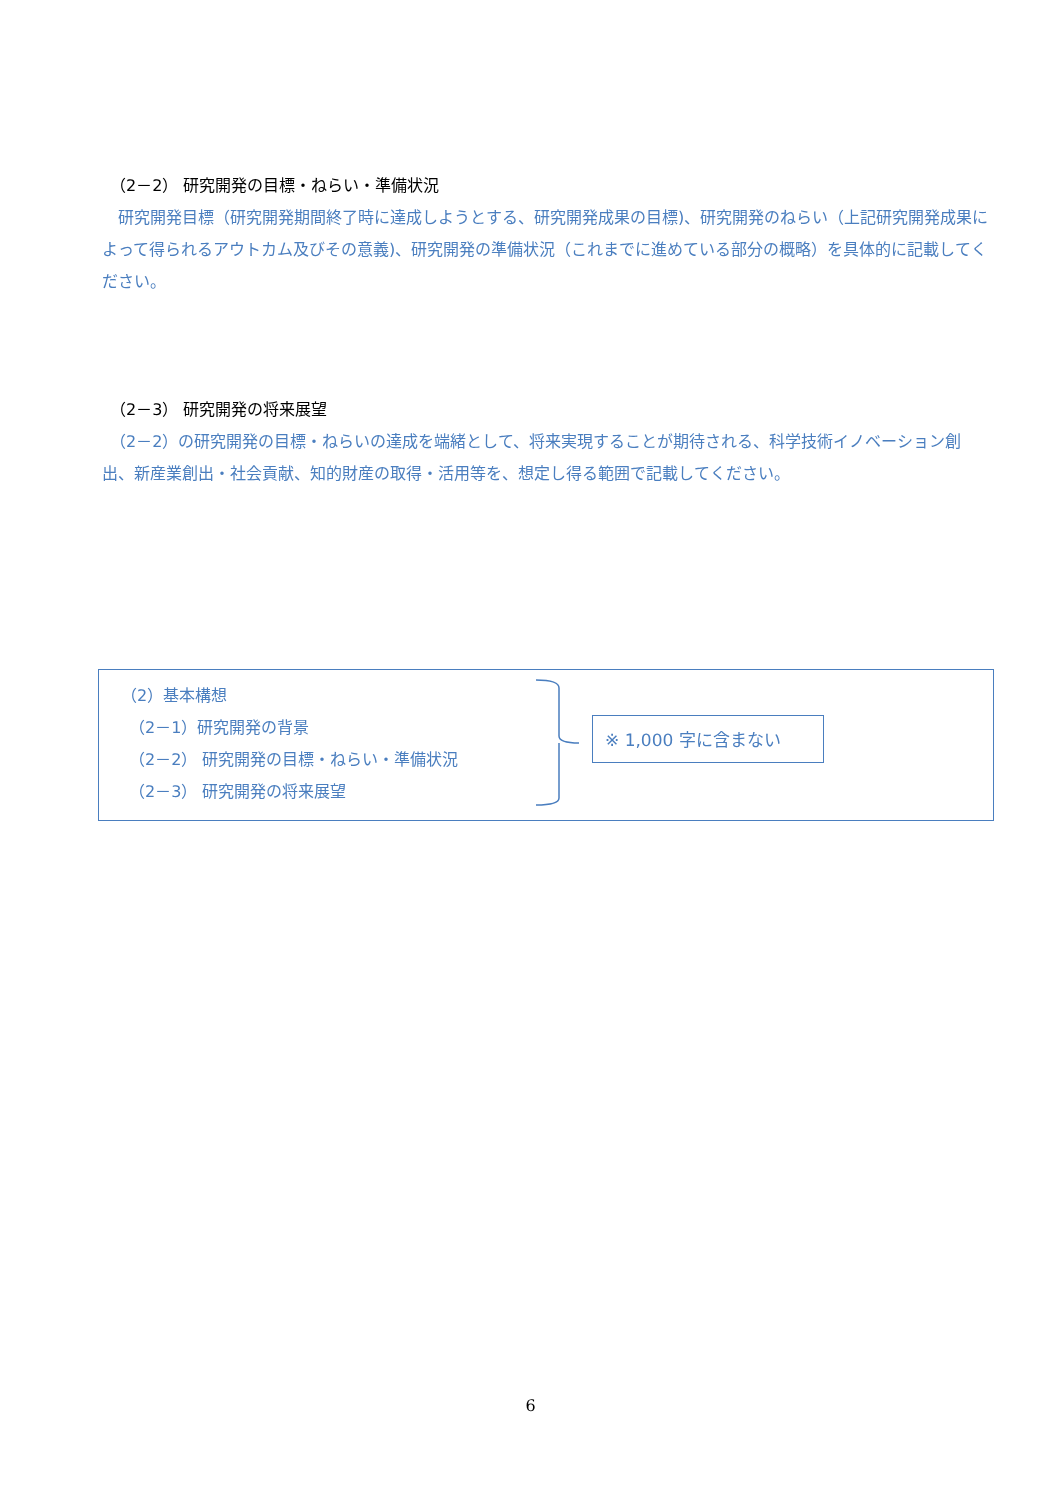（2－2） 研究開発の目標・ねらい・準備状況
　研究開発目標（研究開発期間終了時に達成しようとする、研究開発成果の目標)、研究開発のねらい（上記研究開発成果によって得られるアウトカム及びその意義)、研究開発の準備状況（これまでに進めている部分の概略）を具体的に記載してください。
（2－3） 研究開発の将来展望
　（2－2）の研究開発の目標・ねらいの達成を端緒として、将来実現することが期待される、科学技術イノベーション創出、新産業創出・社会貢献、知的財産の取得・活用等を、想定し得る範囲で記載してください。
（2）基本構想
　（2－1）研究開発の背景
　（2－2） 研究開発の目標・ねらい・準備状況
　（2－3） 研究開発の将来展望
※ 1,000 字に含まない
6